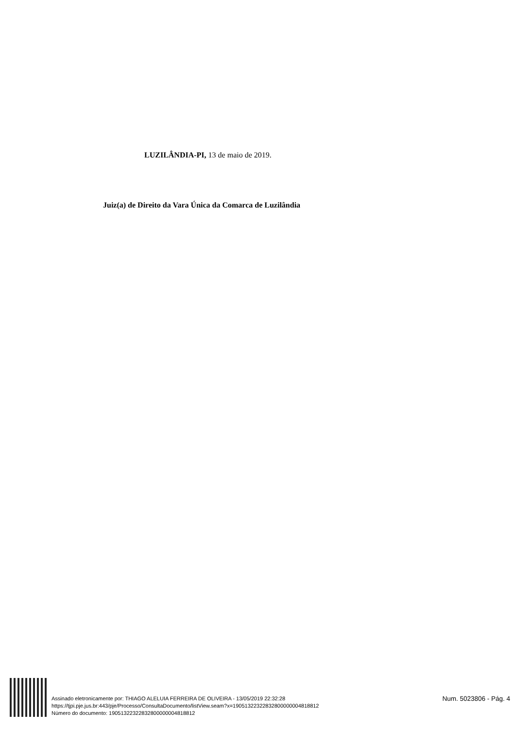LUZILÂNDIA-PI, 13 de maio de 2019.
Juiz(a) de Direito da Vara Única da Comarca de Luzilândia
Assinado eletronicamente por: THIAGO ALELUIA FERREIRA DE OLIVEIRA - 13/05/2019 22:32:28
https://tjpi.pje.jus.br:443/pje/Processo/ConsultaDocumento/listView.seam?x=19051322322832800000004818812
Número do documento: 19051322322832800000004818812
Num. 5023806 - Pág. 4